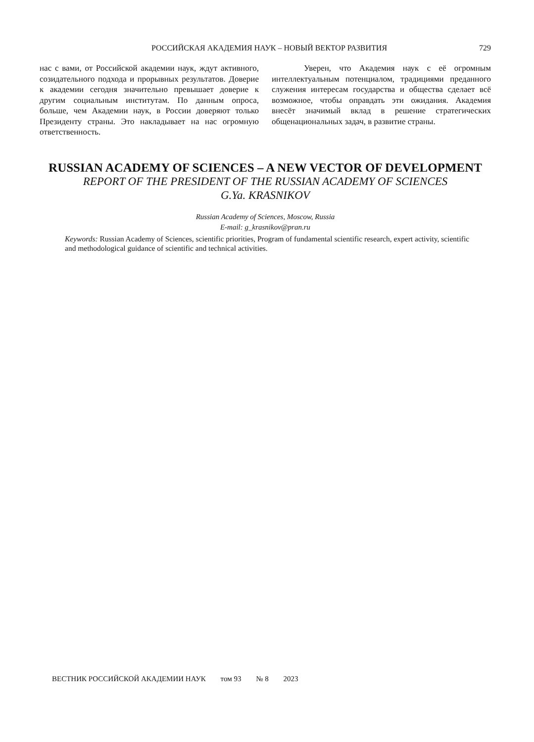РОССИЙСКАЯ АКАДЕМИЯ НАУК – НОВЫЙ ВЕКТОР РАЗВИТИЯ
729
нас с вами, от Российской академии наук, ждут активного, созидательного подхода и прорывных результатов. Доверие к академии сегодня значительно превышает доверие к другим социальным институтам. По данным опроса, больше, чем Академии наук, в России доверяют только Президенту страны. Это накладывает на нас огромную ответственность.
Уверен, что Академия наук с её огромным интеллектуальным потенциалом, традициями преданного служения интересам государства и общества сделает всё возможное, чтобы оправдать эти ожидания. Академия внесёт значимый вклад в решение стратегических общенациональных задач, в развитие страны.
RUSSIAN ACADEMY OF SCIENCES – A NEW VECTOR OF DEVELOPMENT
REPORT OF THE PRESIDENT OF THE RUSSIAN ACADEMY OF SCIENCES
G.Ya. KRASNIKOV
Russian Academy of Sciences, Moscow, Russia
E-mail: g_krasnikov@pran.ru
Keywords: Russian Academy of Sciences, scientific priorities, Program of fundamental scientific research, expert activity, scientific and methodological guidance of scientific and technical activities.
ВЕСТНИК РОССИЙСКОЙ АКАДЕМИИ НАУК том 93 № 8 2023